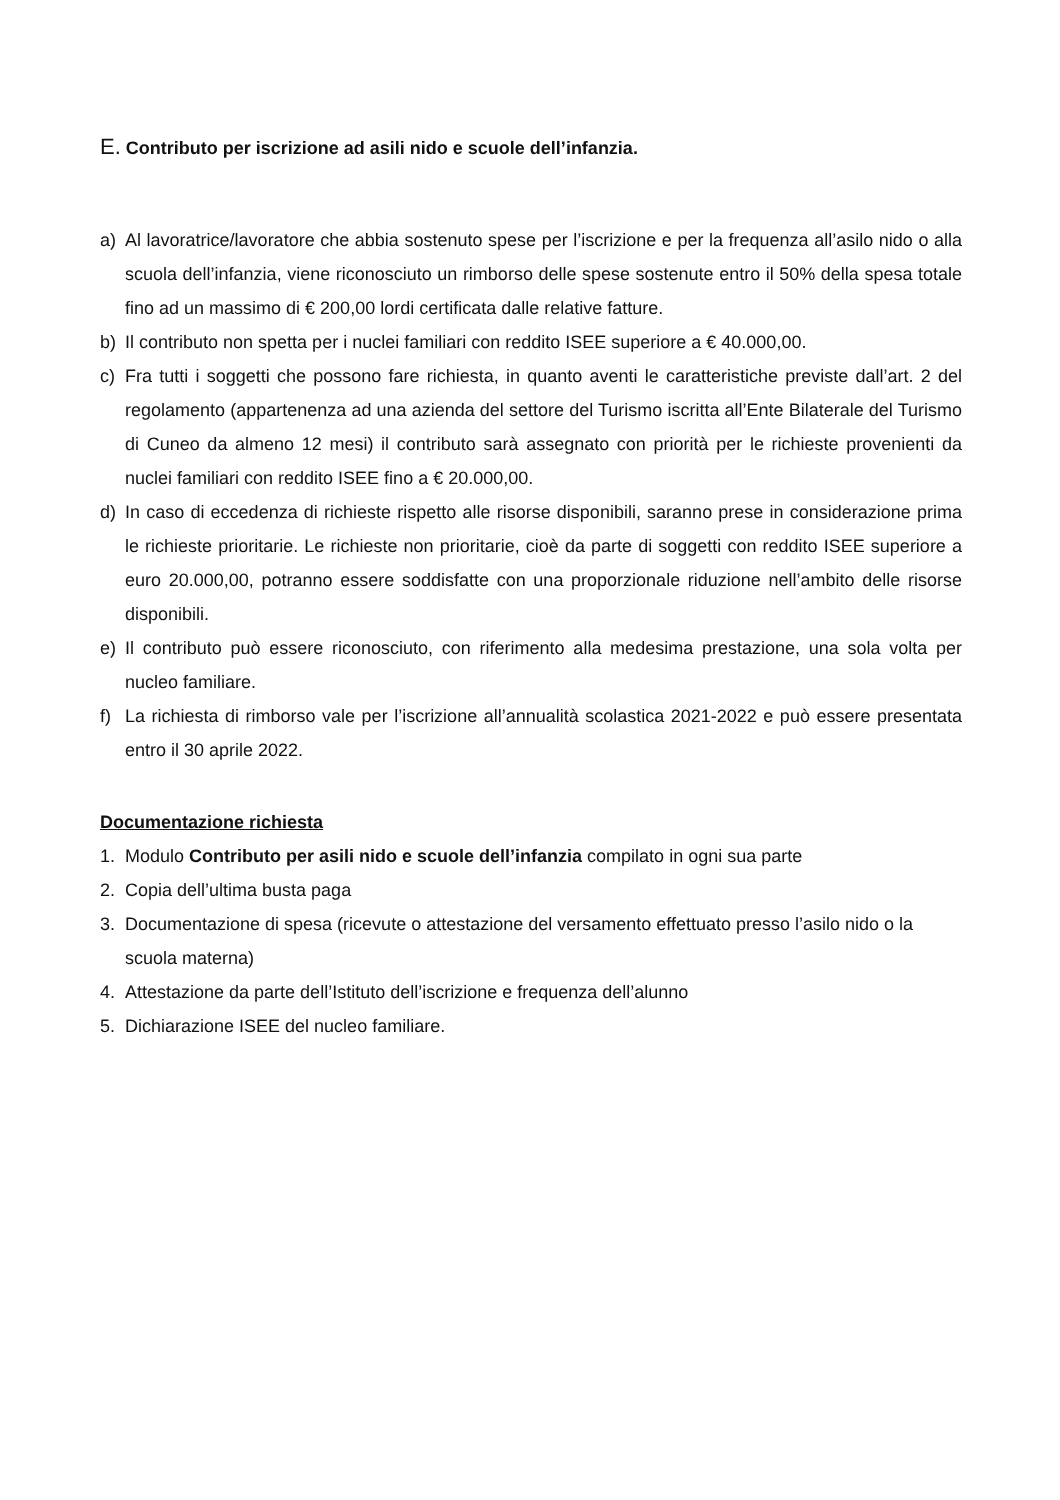E. Contributo per iscrizione ad asili nido e scuole dell’infanzia.
a) Al lavoratrice/lavoratore che abbia sostenuto spese per l’iscrizione e per la frequenza all’asilo nido o alla scuola dell’infanzia, viene riconosciuto un rimborso delle spese sostenute entro il 50% della spesa totale fino ad un massimo di € 200,00 lordi certificata dalle relative fatture.
b) Il contributo non spetta per i nuclei familiari con reddito ISEE superiore a € 40.000,00.
c) Fra tutti i soggetti che possono fare richiesta, in quanto aventi le caratteristiche previste dall’art. 2 del regolamento (appartenenza ad una azienda del settore del Turismo iscritta all’Ente Bilaterale del Turismo di Cuneo da almeno 12 mesi) il contributo sarà assegnato con priorità per le richieste provenienti da nuclei familiari con reddito ISEE fino a € 20.000,00.
d) In caso di eccedenza di richieste rispetto alle risorse disponibili, saranno prese in considerazione prima le richieste prioritarie. Le richieste non prioritarie, cioè da parte di soggetti con reddito ISEE superiore a euro 20.000,00, potranno essere soddisfatte con una proporzionale riduzione nell’ambito delle risorse disponibili.
e) Il contributo può essere riconosciuto, con riferimento alla medesima prestazione, una sola volta per nucleo familiare.
f) La richiesta di rimborso vale per l’iscrizione all’annualità scolastica 2021-2022 e può essere presentata entro il 30 aprile 2022.
Documentazione richiesta
1. Modulo Contributo per asili nido e scuole dell’infanzia compilato in ogni sua parte
2. Copia dell’ultima busta paga
3. Documentazione di spesa (ricevute o attestazione del versamento effettuato presso l’asilo nido o la scuola materna)
4. Attestazione da parte dell’Istituto dell’iscrizione e frequenza dell’alunno
5. Dichiarazione ISEE del nucleo familiare.